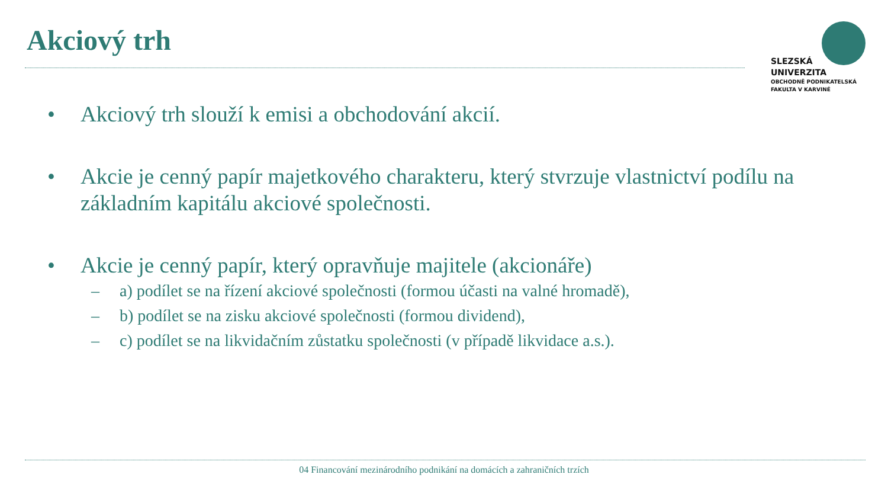Akciový trh
SLEZSKÁ
UNIVERZITA
OBCHODNĚ PODNIKATELSKÁ
FAKULTA V KARVINÉ
• Akciový trh slouží k emisi a obchodování akcií.
• Akcie je cenný papír majetkového charakteru, který stvrzuje vlastnictví podílu na základním kapitálu akciové společnosti.
• Akcie je cenný papír, který opravňuje majitele (akcionáře)
– a) podílet se na řízení akciové společnosti (formou účasti na valné hromadě),
– b) podílet se na zisku akciové společnosti (formou dividend),
– c) podílet se na likvidačním zůstatku společnosti (v případě likvidace a.s.).
04 Financování mezinárodního podnikání na domácích a zahraničních trzích